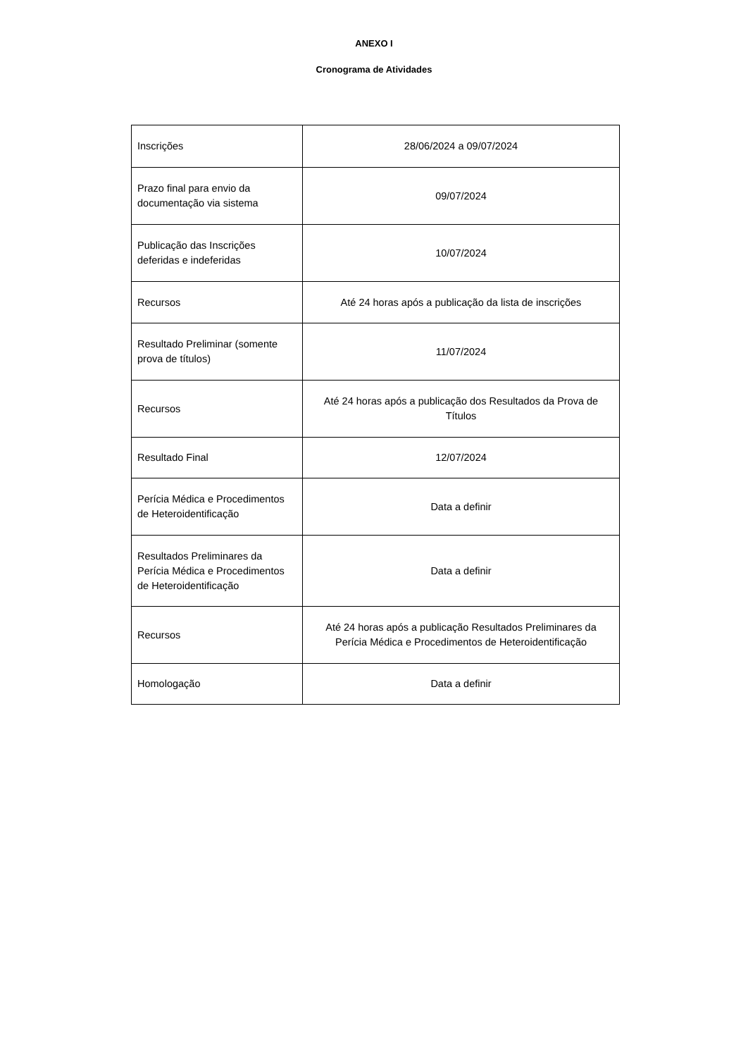ANEXO I
Cronograma de Atividades
| Inscrições | 28/06/2024 a 09/07/2024 |
| Prazo final para envio da documentação via sistema | 09/07/2024 |
| Publicação das Inscrições deferidas e indeferidas | 10/07/2024 |
| Recursos | Até 24 horas após a publicação da lista de inscrições |
| Resultado Preliminar (somente prova de títulos) | 11/07/2024 |
| Recursos | Até 24 horas após a publicação dos Resultados da Prova de Títulos |
| Resultado Final | 12/07/2024 |
| Perícia Médica e Procedimentos de Heteroidentificação | Data a definir |
| Resultados Preliminares da Perícia Médica e Procedimentos de Heteroidentificação | Data a definir |
| Recursos | Até 24 horas após a publicação Resultados Preliminares da Perícia Médica e Procedimentos de Heteroidentificação |
| Homologação | Data a definir |